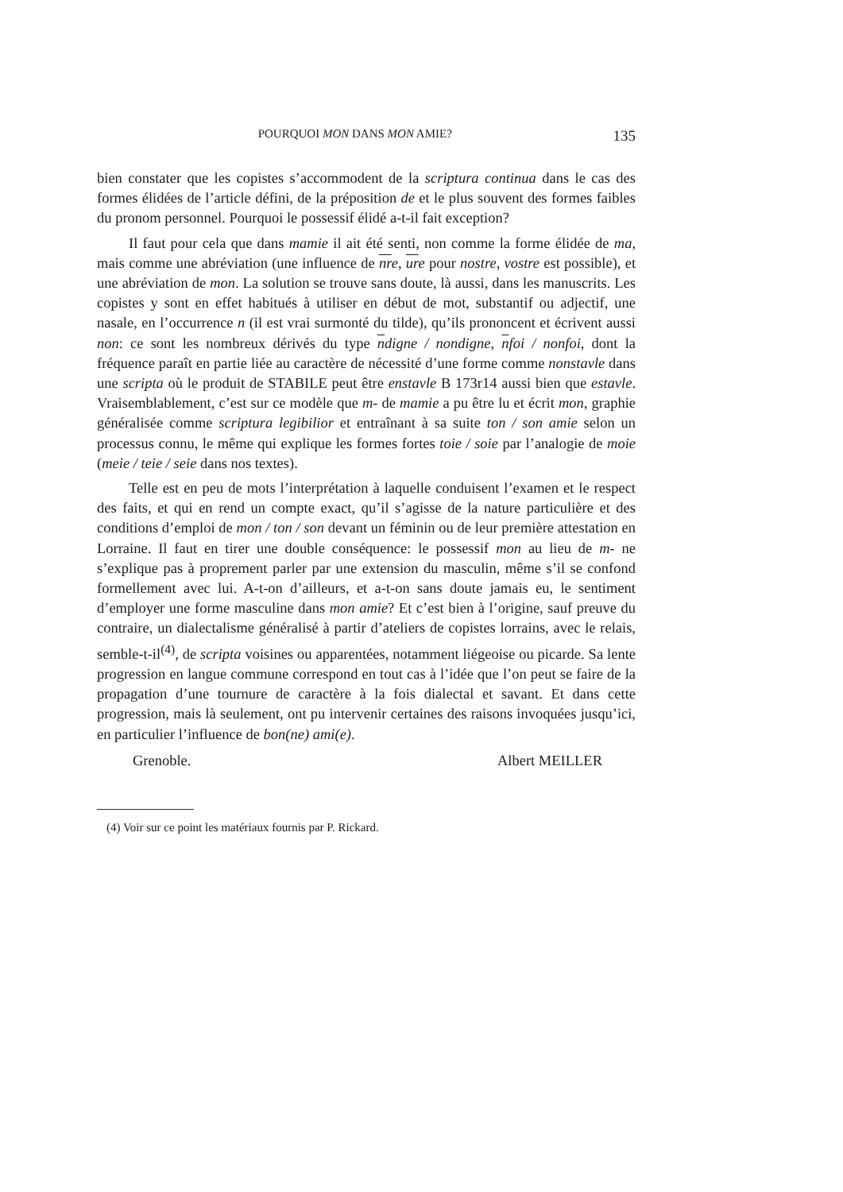POURQUOI MON DANS MON AMIE? 135
bien constater que les copistes s’accommodent de la scriptura continua dans le cas des formes élidées de l’article défini, de la préposition de et le plus souvent des formes faibles du pronom personnel. Pourquoi le possessif élidé a-t-il fait exception?
Il faut pour cela que dans mamie il ait été senti, non comme la forme élidée de ma, mais comme une abréviation (une influence de nre, ure pour nostre, vostre est possible), et une abréviation de mon. La solution se trouve sans doute, là aussi, dans les manuscrits. Les copistes y sont en effet habitués à utiliser en début de mot, substantif ou adjectif, une nasale, en l’occurrence n (il est vrai surmonté du tilde), qu’ils prononcent et écrivent aussi non: ce sont les nombreux dérivés du type ndigne / nondigne, nfoi / nonfoi, dont la fréquence paraît en partie liée au caractère de nécessité d’une forme comme nonstavle dans une scripta où le produit de STABILE peut être enstavle B 173r14 aussi bien que estavle. Vraisemblablement, c’est sur ce modèle que m- de mamie a pu être lu et écrit mon, graphie généralisée comme scriptura legibilior et entraînant à sa suite ton / son amie selon un processus connu, le même qui explique les formes fortes toie / soie par l’analogie de moie (meie / teie / seie dans nos textes).
Telle est en peu de mots l’interprétation à laquelle conduisent l’examen et le respect des faits, et qui en rend un compte exact, qu’il s’agisse de la nature particulière et des conditions d’emploi de mon / ton / son devant un féminin ou de leur première attestation en Lorraine. Il faut en tirer une double conséquence: le possessif mon au lieu de m- ne s’explique pas à proprement parler par une extension du masculin, même s’il se confond formellement avec lui. A-t-on d’ailleurs, et a-t-on sans doute jamais eu, le sentiment d’employer une forme masculine dans mon amie? Et c’est bien à l’origine, sauf preuve du contraire, un dialectalisme généralisé à partir d’ateliers de copistes lorrains, avec le relais, semble-t-il<sup>(4)</sup>, de scripta voisines ou apparentées, notamment liégeoise ou picarde. Sa lente progression en langue commune correspond en tout cas à l’idée que l’on peut se faire de la propagation d’une tournure de caractère à la fois dialectal et savant. Et dans cette progression, mais là seulement, ont pu intervenir certaines des raisons invoquées jusqu’ici, en particulier l’influence de bon(ne) ami(e).
Grenoble. Albert MEILLER
(4) Voir sur ce point les matériaux fournis par P. Rickard.